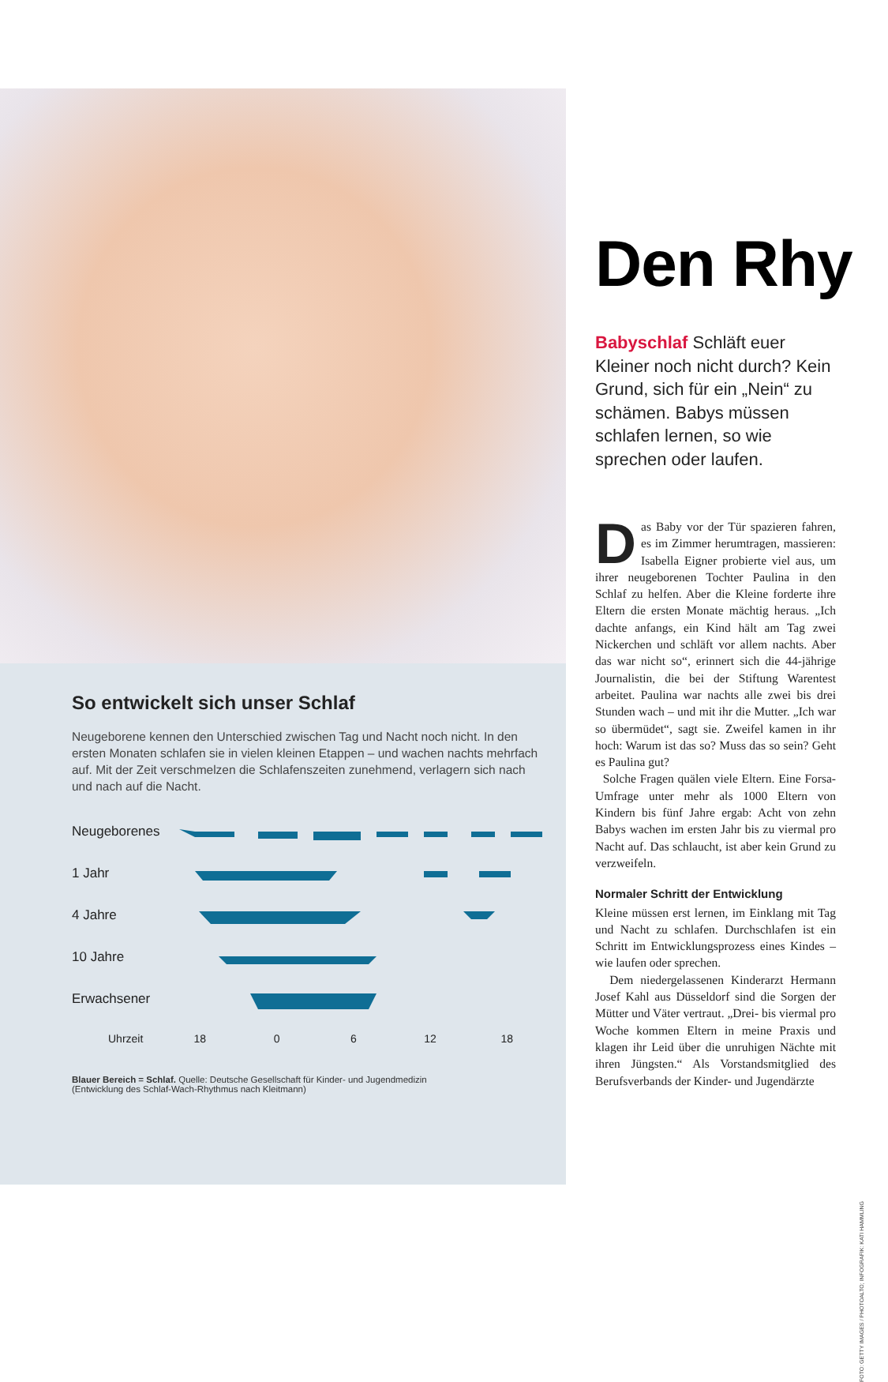So entwickelt sich unser Schlaf
Neugeborene kennen den Unterschied zwischen Tag und Nacht noch nicht. In den ersten Monaten schlafen sie in vielen kleinen Etappen – und wachen nachts mehrfach auf. Mit der Zeit verschmelzen die Schlafenszeiten zunehmend, verlagern sich nach und nach auf die Nacht.
Neugeborenes
1 Jahr
4 Jahre
10 Jahre
Erwachsener
Uhrzeit 18 0 6 12 18
Blauer Bereich = Schlaf. Quelle: Deutsche Gesellschaft für Kinder- und Jugendmedizin
(Entwicklung des Schlaf-Wach-Rhythmus nach Kleitmann)
Den Rhy
Babyschlaf Schläft euer Kleiner noch nicht durch? Kein Grund, sich für ein „Nein“ zu schämen. Babys müssen schlafen lernen, so wie sprechen oder laufen.
Das Baby vor der Tür spazieren fahren, es im Zimmer herumtragen, massieren: Isabella Eigner probierte viel aus, um ihrer neugeborenen Tochter Paulina in den Schlaf zu helfen. Aber die Kleine forderte ihre Eltern die ersten Monate mächtig heraus. „Ich dachte anfangs, ein Kind hält am Tag zwei Nickerchen und schläft vor allem nachts. Aber das war nicht so“, erinnert sich die 44-jährige Journalistin, die bei der Stiftung Warentest arbeitet. Paulina war nachts alle zwei bis drei Stunden wach – und mit ihr die Mutter. „Ich war so übermüdet“, sagt sie. Zweifel kamen in ihr hoch: Warum ist das so? Muss das so sein? Geht es Paulina gut?
Solche Fragen quälen viele Eltern. Eine Forsa-Umfrage unter mehr als 1000 Eltern von Kindern bis fünf Jahre ergab: Acht von zehn Babys wachen im ersten Jahr bis zu viermal pro Nacht auf. Das schlaucht, ist aber kein Grund zu verzweifeln.
Normaler Schritt der Entwicklung
Kleine müssen erst lernen, im Einklang mit Tag und Nacht zu schlafen. Durchschlafen ist ein Schritt im Entwicklungsprozess eines Kindes – wie laufen oder sprechen.
Dem niedergelassenen Kinderarzt Hermann Josef Kahl aus Düsseldorf sind die Sorgen der Mütter und Väter vertraut. „Drei- bis viermal pro Woche kommen Eltern in meine Praxis und klagen ihr Leid über die unruhigen Nächte mit ihren Jüngsten.“ Als Vorstandsmitglied des Berufsverbands der Kinder- und Jugendärzte
FOTO: GETTY IMAGES / PHOTOALTO; INFOGRAFIK: KATI HAMMLING